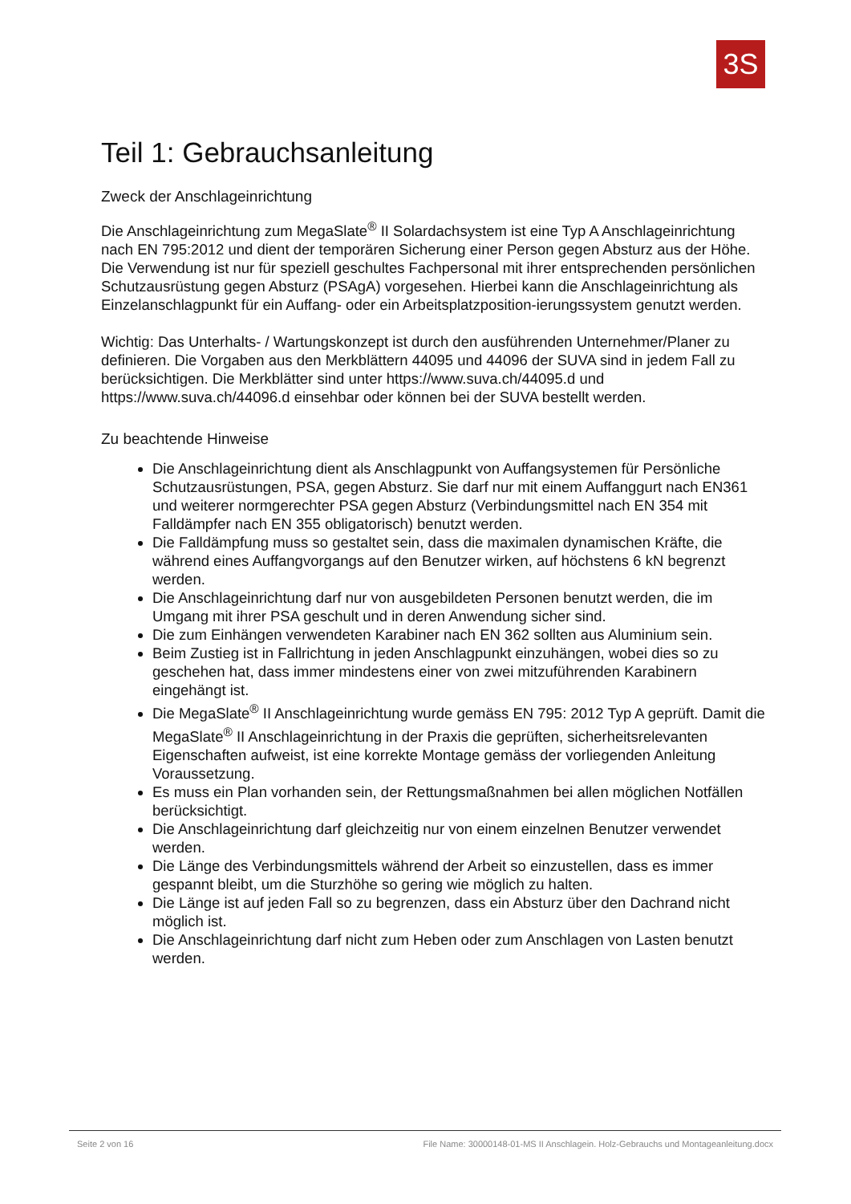3S
Teil 1: Gebrauchsanleitung
Zweck der Anschlageinrichtung
Die Anschlageinrichtung zum MegaSlate<sup>®</sup> II Solardachsystem ist eine Typ A Anschlageinrichtung nach EN 795:2012 und dient der temporären Sicherung einer Person gegen Absturz aus der Höhe. Die Verwendung ist nur für speziell geschultes Fachpersonal mit ihrer entsprechenden persönlichen Schutzausrüstung gegen Absturz (PSAgA) vorgesehen. Hierbei kann die Anschlageinrichtung als Einzelanschlagpunkt für ein Auffang- oder ein Arbeitsplatzposition-ierungssystem genutzt werden.
Wichtig: Das Unterhalts- / Wartungskonzept ist durch den ausführenden Unternehmer/Planer zu definieren. Die Vorgaben aus den Merkblättern 44095 und 44096 der SUVA sind in jedem Fall zu berücksichtigen. Die Merkblätter sind unter https://www.suva.ch/44095.d und https://www.suva.ch/44096.d einsehbar oder können bei der SUVA bestellt werden.
Zu beachtende Hinweise
Die Anschlageinrichtung dient als Anschlagpunkt von Auffangsystemen für Persönliche Schutzausrüstungen, PSA, gegen Absturz. Sie darf nur mit einem Auffanggurt nach EN361 und weiterer normgerechter PSA gegen Absturz (Verbindungsmittel nach EN 354 mit Falldämpfer nach EN 355 obligatorisch) benutzt werden.
Die Falldämpfung muss so gestaltet sein, dass die maximalen dynamischen Kräfte, die während eines Auffangvorgangs auf den Benutzer wirken, auf höchstens 6 kN begrenzt werden.
Die Anschlageinrichtung darf nur von ausgebildeten Personen benutzt werden, die im Umgang mit ihrer PSA geschult und in deren Anwendung sicher sind.
Die zum Einhängen verwendeten Karabiner nach EN 362 sollten aus Aluminium sein.
Beim Zustieg ist in Fallrichtung in jeden Anschlagpunkt einzuhängen, wobei dies so zu geschehen hat, dass immer mindestens einer von zwei mitzuführenden Karabinern eingehängt ist.
Die MegaSlate<sup>®</sup> II Anschlageinrichtung wurde gemäss EN 795: 2012 Typ A geprüft. Damit die MegaSlate<sup>®</sup> II Anschlageinrichtung in der Praxis die geprüften, sicherheitsrelevanten Eigenschaften aufweist, ist eine korrekte Montage gemäss der vorliegenden Anleitung Voraussetzung.
Es muss ein Plan vorhanden sein, der Rettungsmaßnahmen bei allen möglichen Notfällen berücksichtigt.
Die Anschlageinrichtung darf gleichzeitig nur von einem einzelnen Benutzer verwendet werden.
Die Länge des Verbindungsmittels während der Arbeit so einzustellen, dass es immer gespannt bleibt, um die Sturzhöhe so gering wie möglich zu halten.
Die Länge ist auf jeden Fall so zu begrenzen, dass ein Absturz über den Dachrand nicht möglich ist.
Die Anschlageinrichtung darf nicht zum Heben oder zum Anschlagen von Lasten benutzt werden.
Seite 2 von 16 File Name: 30000148-01-MS II Anschlagein. Holz-Gebrauchs und Montageanleitung.docx